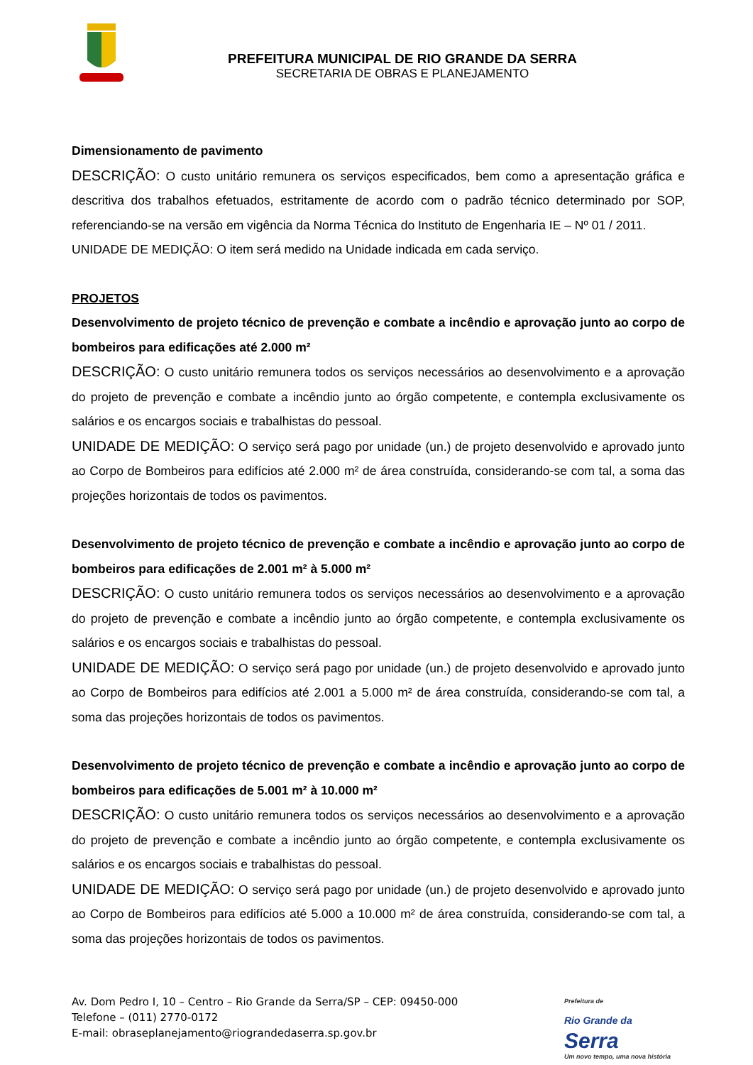PREFEITURA MUNICIPAL DE RIO GRANDE DA SERRA
SECRETARIA DE OBRAS E PLANEJAMENTO
Dimensionamento de pavimento
DESCRIÇÃO: O custo unitário remunera os serviços especificados, bem como a apresentação gráfica e descritiva dos trabalhos efetuados, estritamente de acordo com o padrão técnico determinado por SOP, referenciando-se na versão em vigência da Norma Técnica do Instituto de Engenharia IE – Nº 01 / 2011.
UNIDADE DE MEDIÇÃO: O item será medido na Unidade indicada em cada serviço.
PROJETOS
Desenvolvimento de projeto técnico de prevenção e combate a incêndio e aprovação junto ao corpo de bombeiros para edificações até 2.000 m²
DESCRIÇÃO: O custo unitário remunera todos os serviços necessários ao desenvolvimento e a aprovação do projeto de prevenção e combate a incêndio junto ao órgão competente, e contempla exclusivamente os salários e os encargos sociais e trabalhistas do pessoal.
UNIDADE DE MEDIÇÃO: O serviço será pago por unidade (un.) de projeto desenvolvido e aprovado junto ao Corpo de Bombeiros para edifícios até 2.000 m² de área construída, considerando-se com tal, a soma das projeções horizontais de todos os pavimentos.
Desenvolvimento de projeto técnico de prevenção e combate a incêndio e aprovação junto ao corpo de bombeiros para edificações de 2.001 m² à 5.000 m²
DESCRIÇÃO: O custo unitário remunera todos os serviços necessários ao desenvolvimento e a aprovação do projeto de prevenção e combate a incêndio junto ao órgão competente, e contempla exclusivamente os salários e os encargos sociais e trabalhistas do pessoal.
UNIDADE DE MEDIÇÃO: O serviço será pago por unidade (un.) de projeto desenvolvido e aprovado junto ao Corpo de Bombeiros para edifícios até 2.001 a 5.000 m² de área construída, considerando-se com tal, a soma das projeções horizontais de todos os pavimentos.
Desenvolvimento de projeto técnico de prevenção e combate a incêndio e aprovação junto ao corpo de bombeiros para edificações de 5.001 m² à 10.000 m²
DESCRIÇÃO: O custo unitário remunera todos os serviços necessários ao desenvolvimento e a aprovação do projeto de prevenção e combate a incêndio junto ao órgão competente, e contempla exclusivamente os salários e os encargos sociais e trabalhistas do pessoal.
UNIDADE DE MEDIÇÃO: O serviço será pago por unidade (un.) de projeto desenvolvido e aprovado junto ao Corpo de Bombeiros para edifícios até 5.000 a 10.000 m² de área construída, considerando-se com tal, a soma das projeções horizontais de todos os pavimentos.
Av. Dom Pedro I, 10 – Centro – Rio Grande da Serra/SP – CEP: 09450-000
Telefone – (011) 2770-0172
E-mail: obraseplanejamento@riograndedaserra.sp.gov.br
Prefeitura de
Rio Grande da
Serra
Um novo tempo, uma nova história